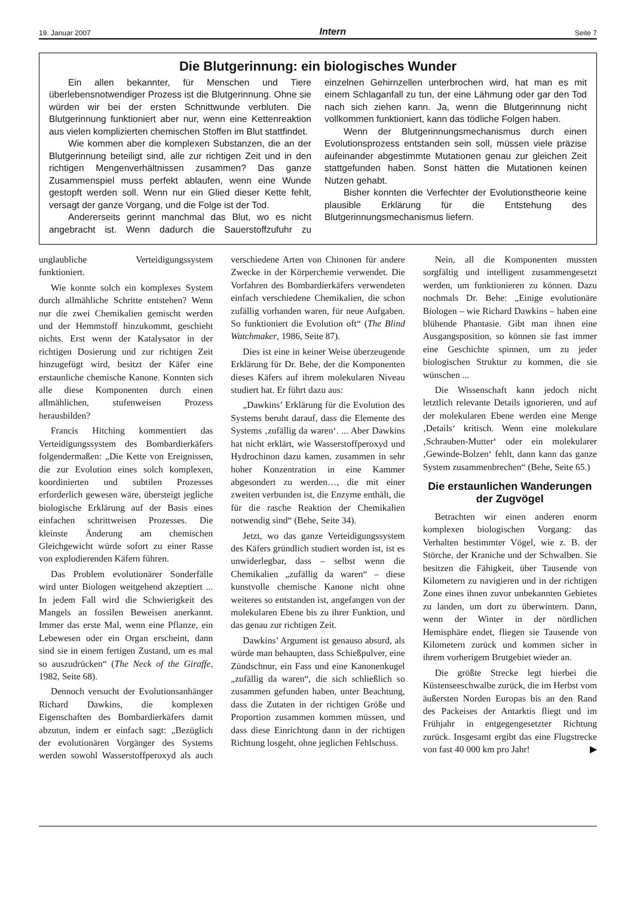19. Januar 2007 Intern Seite 7
Die Blutgerinnung: ein biologisches Wunder
Ein allen bekannter, für Menschen und Tiere überlebensnotwendiger Prozess ist die Blutgerinnung. Ohne sie würden wir bei der ersten Schnittwunde verbluten. Die Blutgerinnung funktioniert aber nur, wenn eine Kettenreaktion aus vielen komplizierten chemischen Stoffen im Blut stattfindet.
Wie kommen aber die komplexen Substanzen, die an der Blutgerinnung beteiligt sind, alle zur richtigen Zeit und in den richtigen Mengenverhältnissen zusammen? Das ganze Zusammenspiel muss perfekt ablaufen, wenn eine Wunde gestopft werden soll. Wenn nur ein Glied dieser Kette fehlt, versagt der ganze Vorgang, und die Folge ist der Tod.
Andererseits gerinnt manchmal das Blut, wo es nicht angebracht ist. Wenn dadurch die Sauerstoffzufuhr zu einzelnen Gehirnzellen unterbrochen wird, hat man es mit einem Schlaganfall zu tun, der eine Lähmung oder gar den Tod nach sich ziehen kann. Ja, wenn die Blutgerinnung nicht vollkommen funktioniert, kann das tödliche Folgen haben.
Wenn der Blutgerinnungsmechanismus durch einen Evolutionsprozess entstanden sein soll, müssen viele präzise aufeinander abgestimmte Mutationen genau zur gleichen Zeit stattgefunden haben. Sonst hätten die Mutationen keinen Nutzen gehabt.
Bisher konnten die Verfechter der Evolutionstheorie keine plausible Erklärung für die Entstehung des Blutgerinnungsmechanismus liefern.
unglaubliche Verteidigungssystem funktioniert.
Wie konnte solch ein komplexes System durch allmähliche Schritte entstehen? Wenn nur die zwei Chemikalien gemischt werden und der Hemmstoff hinzukommt, geschieht nichts. Erst wenn der Katalysator in der richtigen Dosierung und zur richtigen Zeit hinzugefügt wird, besitzt der Käfer eine erstaunliche chemische Kanone. Konnten sich alle diese Komponenten durch einen allmählichen, stufenweisen Prozess herausbilden?
Francis Hitching kommentiert das Verteidigungssystem des Bombardierkäfers folgendermaßen: „Die Kette von Ereignissen, die zur Evolution eines solch komplexen, koordinierten und subtilen Prozesses erforderlich gewesen wäre, übersteigt jegliche biologische Erklärung auf der Basis eines einfachen schrittweisen Prozesses. Die kleinste Änderung am chemischen Gleichgewicht würde sofort zu einer Rasse von explodierenden Käfern führen.
Das Problem evolutionärer Sonderfälle wird unter Biologen weitgehend akzeptiert ... In jedem Fall wird die Schwierigkeit des Mangels an fossilen Beweisen anerkannt. Immer das erste Mal, wenn eine Pflanze, ein Lebewesen oder ein Organ erscheint, dann sind sie in einem fertigen Zustand, um es mal so auszudrücken“ (The Neck of the Giraffe, 1982, Seite 68).
Dennoch versucht der Evolutionsanhänger Richard Dawkins, die komplexen Eigenschaften des Bombardierkäfers damit abzutun, indem er einfach sagt: „Bezüglich der evolutionären Vorgänger des Systems werden sowohl Wasserstoffperoxyd als auch verschiedene Arten von Chinonen für andere Zwecke in der Körperchemie verwendet. Die Vorfahren des Bombardierkäfers verwendeten einfach verschiedene Chemikalien, die schon zufällig vorhanden waren, für neue Aufgaben. So funktioniert die Evolution oft“ (The Blind Watchmaker, 1986, Seite 87).
Dies ist eine in keiner Weise überzeugende Erklärung für Dr. Behe, der die Komponenten dieses Käfers auf ihrem molekularen Niveau studiert hat. Er führt dazu aus:
„Dawkins’ Erklärung für die Evolution des Systems beruht darauf, dass die Elemente des Systems ‚zufällig da waren‘. ... Aber Dawkins hat nicht erklärt, wie Wasserstoffperoxyd und Hydrochinon dazu kamen, zusammen in sehr hoher Konzentration in eine Kammer abgesondert zu werden…, die mit einer zweiten verbunden ist, die Enzyme enthält, die für die rasche Reaktion der Chemikalien notwendig sind“ (Behe, Seite 34).
Jetzt, wo das ganze Verteidigungssystem des Käfers gründlich studiert worden ist, ist es unwiderlegbar, dass – selbst wenn die Chemikalien „zufällig da waren“ – diese kunstvolle chemische Kanone nicht ohne weiteres so entstanden ist, angefangen von der molekularen Ebene bis zu ihrer Funktion, und das genau zur richtigen Zeit.
Dawkins’ Argument ist genauso absurd, als würde man behaupten, dass Schießpulver, eine Zündschnur, ein Fass und eine Kanonenkugel „zufällig da waren“, die sich schließlich so zusammen gefunden haben, unter Beachtung, dass die Zutaten in der richtigen Größe und Proportion zusammen kommen müssen, und dass diese Einrichtung dann in der richtigen Richtung losgeht, ohne jeglichen Fehlschuss.
Nein, all die Komponenten mussten sorgfältig und intelligent zusammengesetzt werden, um funktionieren zu können. Dazu nochmals Dr. Behe: „Einige evolutionäre Biologen – wie Richard Dawkins – haben eine blühende Phantasie. Gibt man ihnen eine Ausgangsposition, so können sie fast immer eine Geschichte spinnen, um zu jeder biologischen Struktur zu kommen, die sie wünschen ...
Die Wissenschaft kann jedoch nicht letztlich relevante Details ignorieren, und auf der molekularen Ebene werden eine Menge ‚Details‘ kritisch. Wenn eine molekulare ‚Schrauben-Mutter‘ oder ein molekularer ‚Gewinde-Bolzen‘ fehlt, dann kann das ganze System zusammenbrechen“ (Behe, Seite 65.)
Die erstaunlichen Wanderungen der Zugvögel
Betrachten wir einen anderen enorm komplexen biologischen Vorgang: das Verhalten bestimmter Vögel, wie z. B. der Störche, der Kraniche und der Schwalben. Sie besitzen die Fähigkeit, über Tausende von Kilometern zu navigieren und in der richtigen Zone eines ihnen zuvor unbekannten Gebietes zu landen, um dort zu überwintern. Dann, wenn der Winter in der nördlichen Hemisphäre endet, fliegen sie Tausende von Kilometern zurück und kommen sicher in ihrem vorherigem Brutgebiet wieder an.
Die größte Strecke legt hierbei die Küstenseeschwalbe zurück, die im Herbst vom äußersten Norden Europas bis an den Rand des Packeises der Antarktis fliegt und im Frühjahr in entgegengesetzter Richtung zurück. Insgesamt ergibt das eine Flugstrecke von fast 40 000 km pro Jahr! ▶